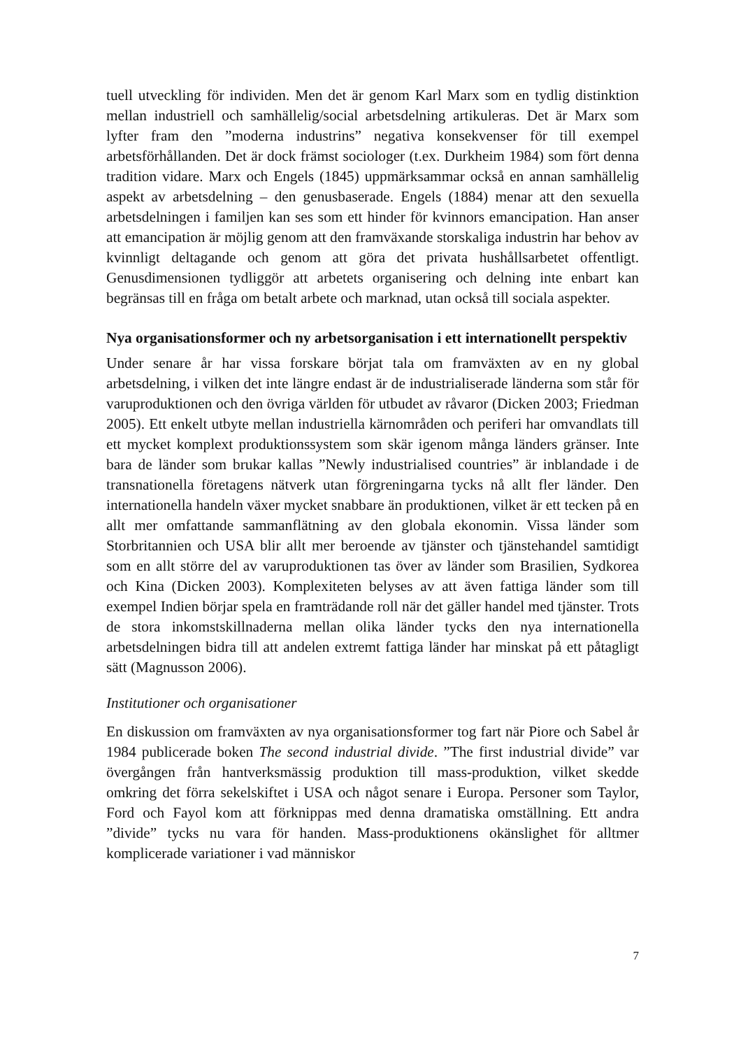tuell utveckling för individen. Men det är genom Karl Marx som en tydlig distinktion mellan industriell och samhällelig/social arbetsdelning artikuleras. Det är Marx som lyfter fram den ”moderna industrins” negativa konsekvenser för till exempel arbetsförhållanden. Det är dock främst sociologer (t.ex. Durkheim 1984) som fört denna tradition vidare. Marx och Engels (1845) uppmärksammar också en annan samhällelig aspekt av arbetsdelning – den genusbaserade. Engels (1884) menar att den sexuella arbetsdelningen i familjen kan ses som ett hinder för kvinnors emancipation. Han anser att emancipation är möjlig genom att den framväxande storskaliga industrin har behov av kvinnligt deltagande och genom att göra det privata hushållsarbetet offentligt. Genusdimensionen tydliggör att arbetets organisering och delning inte enbart kan begränsas till en fråga om betalt arbete och marknad, utan också till sociala aspekter.
Nya organisationsformer och ny arbetsorganisation i ett internationellt perspektiv
Under senare år har vissa forskare börjat tala om framväxten av en ny global arbetsdelning, i vilken det inte längre endast är de industrialiserade länderna som står för varuproduktionen och den övriga världen för utbudet av råvaror (Dicken 2003; Friedman 2005). Ett enkelt utbyte mellan industriella kärnområden och periferi har omvandlats till ett mycket komplext produktionssystem som skär igenom många länders gränser. Inte bara de länder som brukar kallas ”Newly industrialised countries” är inblandade i de transnationella företagens nätverk utan förgreningarna tycks nå allt fler länder. Den internationella handeln växer mycket snabbare än produktionen, vilket är ett tecken på en allt mer omfattande sammanflätning av den globala ekonomin. Vissa länder som Storbritannien och USA blir allt mer beroende av tjänster och tjänstehandel samtidigt som en allt större del av varuproduktionen tas över av länder som Brasilien, Sydkorea och Kina (Dicken 2003). Komplexiteten belyses av att även fattiga länder som till exempel Indien börjar spela en framträdande roll när det gäller handel med tjänster. Trots de stora inkomstskillnaderna mellan olika länder tycks den nya internationella arbetsdelningen bidra till att andelen extremt fattiga länder har minskat på ett påtagligt sätt (Magnusson 2006).
Institutioner och organisationer
En diskussion om framväxten av nya organisationsformer tog fart när Piore och Sabel år 1984 publicerade boken The second industrial divide. ”The first industrial divide” var övergången från hantverksmässig produktion till mass-produktion, vilket skedde omkring det förra sekelskiftet i USA och något senare i Europa. Personer som Taylor, Ford och Fayol kom att förknippas med denna dramatiska omställning. Ett andra ”divide” tycks nu vara för handen. Mass-produktionens okänslighet för alltmer komplicerade variationer i vad människor
7